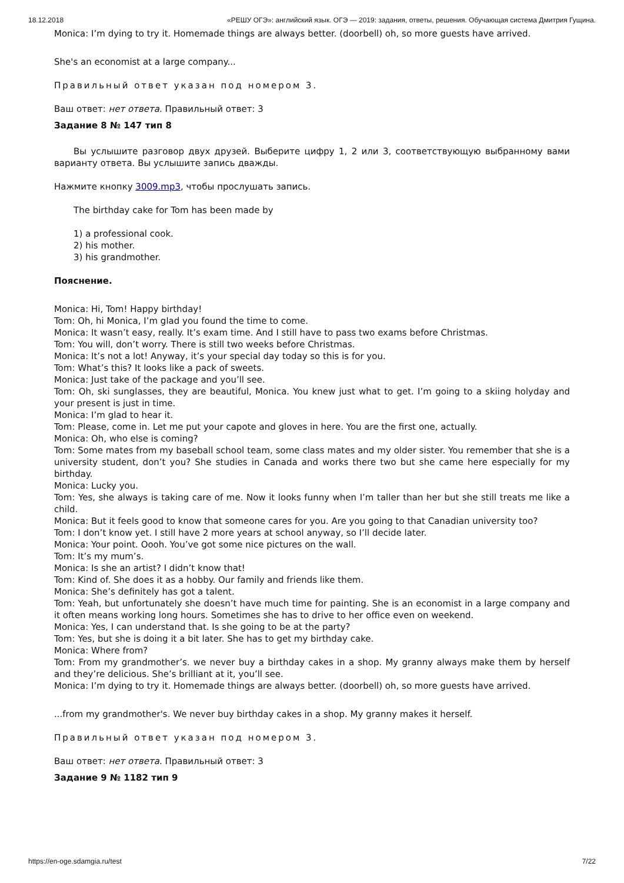18.12.2018 «РЕШУ ОГЭ»: английский язык. ОГЭ — 2019: задания, ответы, решения. Обучающая система Дмитрия Гущина.
Monica: I’m dying to try it. Homemade things are always better. (doorbell) oh, so more guests have arrived.
She's an economist at a large company...
Правильный ответ указан под номером 3.
Ваш ответ: нет ответа. Правильный ответ: 3
Задание 8 № 147 тип 8
Вы услышите разговор двух друзей. Выберите цифру 1, 2 или 3, соответствующую выбранному вами варианту ответа. Вы услышите запись дважды.
Нажмите кнопку 3009.mp3, чтобы прослушать запись.
The birthday cake for Tom has been made by
1) a professional cook.
2) his mother.
3) his grandmother.
Пояснение.
Monica: Hi, Tom! Happy birthday!
Tom: Oh, hi Monica, I’m glad you found the time to come.
Monica: It wasn’t easy, really. It’s exam time. And I still have to pass two exams before Christmas.
Tom: You will, don’t worry. There is still two weeks before Christmas.
Monica: It’s not a lot! Anyway, it’s your special day today so this is for you.
Tom: What’s this? It looks like a pack of sweets.
Monica: Just take of the package and you’ll see.
Tom: Oh, ski sunglasses, they are beautiful, Monica. You knew just what to get. I’m going to a skiing holyday and your present is just in time.
Monica: I’m glad to hear it.
Tom: Please, come in. Let me put your capote and gloves in here. You are the first one, actually.
Monica: Oh, who else is coming?
Tom: Some mates from my baseball school team, some class mates and my older sister. You remember that she is a university student, don’t you? She studies in Canada and works there two but she came here especially for my birthday.
Monica: Lucky you.
Tom: Yes, she always is taking care of me. Now it looks funny when I’m taller than her but she still treats me like a child.
Monica: But it feels good to know that someone cares for you. Are you going to that Canadian university too?
Tom: I don’t know yet. I still have 2 more years at school anyway, so I’ll decide later.
Monica: Your point. Oooh. You’ve got some nice pictures on the wall.
Tom: It’s my mum’s.
Monica: Is she an artist? I didn’t know that!
Tom: Kind of. She does it as a hobby. Our family and friends like them.
Monica: She’s definitely has got a talent.
Tom: Yeah, but unfortunately she doesn’t have much time for painting. She is an economist in a large company and it often means working long hours. Sometimes she has to drive to her office even on weekend.
Monica: Yes, I can understand that. Is she going to be at the party?
Tom: Yes, but she is doing it a bit later. She has to get my birthday cake.
Monica: Where from?
Tom: From my grandmother’s. we never buy a birthday cakes in a shop. My granny always make them by herself and they’re delicious. She’s brilliant at it, you’ll see.
Monica: I’m dying to try it. Homemade things are always better. (doorbell) oh, so more guests have arrived.
...from my grandmother's. We never buy birthday cakes in a shop. My granny makes it herself.
Правильный ответ указан под номером 3.
Ваш ответ: нет ответа. Правильный ответ: 3
Задание 9 № 1182 тип 9
https://en-oge.sdamgia.ru/test 7/22